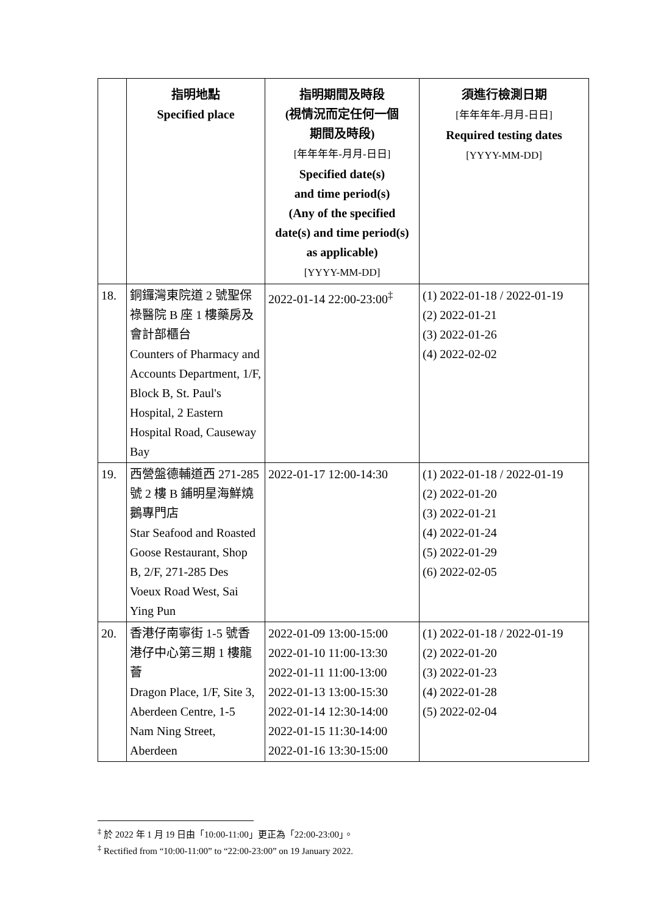| | 指明地點 Specified place | 指明期間及時段 (視情況而定任何一個 期間及時段) [年年年年-月月-日日] Specified date(s) and time period(s) (Any of the specified date(s) and time period(s) as applicable) [YYYY-MM-DD] | 須進行檢測日期 [年年年年-月月-日日] Required testing dates [YYYY-MM-DD] |
| --- | --- | --- | --- |
| 18. | 銅鑼灣東院道 2 號聖保祿醫院 B 座 1 樓藥房及會計部櫃台 Counters of Pharmacy and Accounts Department, 1/F, Block B, St. Paul's Hospital, 2 Eastern Hospital Road, Causeway Bay | 2022-01-14 22:00-23:00<sup>‡</sup> | (1) 2022-01-18 / 2022-01-19 (2) 2022-01-21 (3) 2022-01-26 (4) 2022-02-02 |
| 19. | 西營盤德輔道西 271-285 號 2 樓 B 鋪明星海鮮燒鵝專門店 Star Seafood and Roasted Goose Restaurant, Shop B, 2/F, 271-285 Des Voeux Road West, Sai Ying Pun | 2022-01-17 12:00-14:30 | (1) 2022-01-18 / 2022-01-19 (2) 2022-01-20 (3) 2022-01-21 (4) 2022-01-24 (5) 2022-01-29 (6) 2022-02-05 |
| 20. | 香港仔南寧街 1-5 號香港仔中心第三期 1 樓龍薈 Dragon Place, 1/F, Site 3, Aberdeen Centre, 1-5 Nam Ning Street, Aberdeen | 2022-01-09 13:00-15:00 2022-01-10 11:00-13:30 2022-01-11 11:00-13:00 2022-01-13 13:00-15:30 2022-01-14 12:30-14:00 2022-01-15 11:30-14:00 2022-01-16 13:30-15:00 | (1) 2022-01-18 / 2022-01-19 (2) 2022-01-20 (3) 2022-01-23 (4) 2022-01-28 (5) 2022-02-04 |
<sup>‡</sup> 於 2022 年 1 月 19 日由「10:00-11:00」更正為「22:00-23:00」。
<sup>‡</sup> Rectified from “10:00-11:00” to “22:00-23:00” on 19 January 2022.